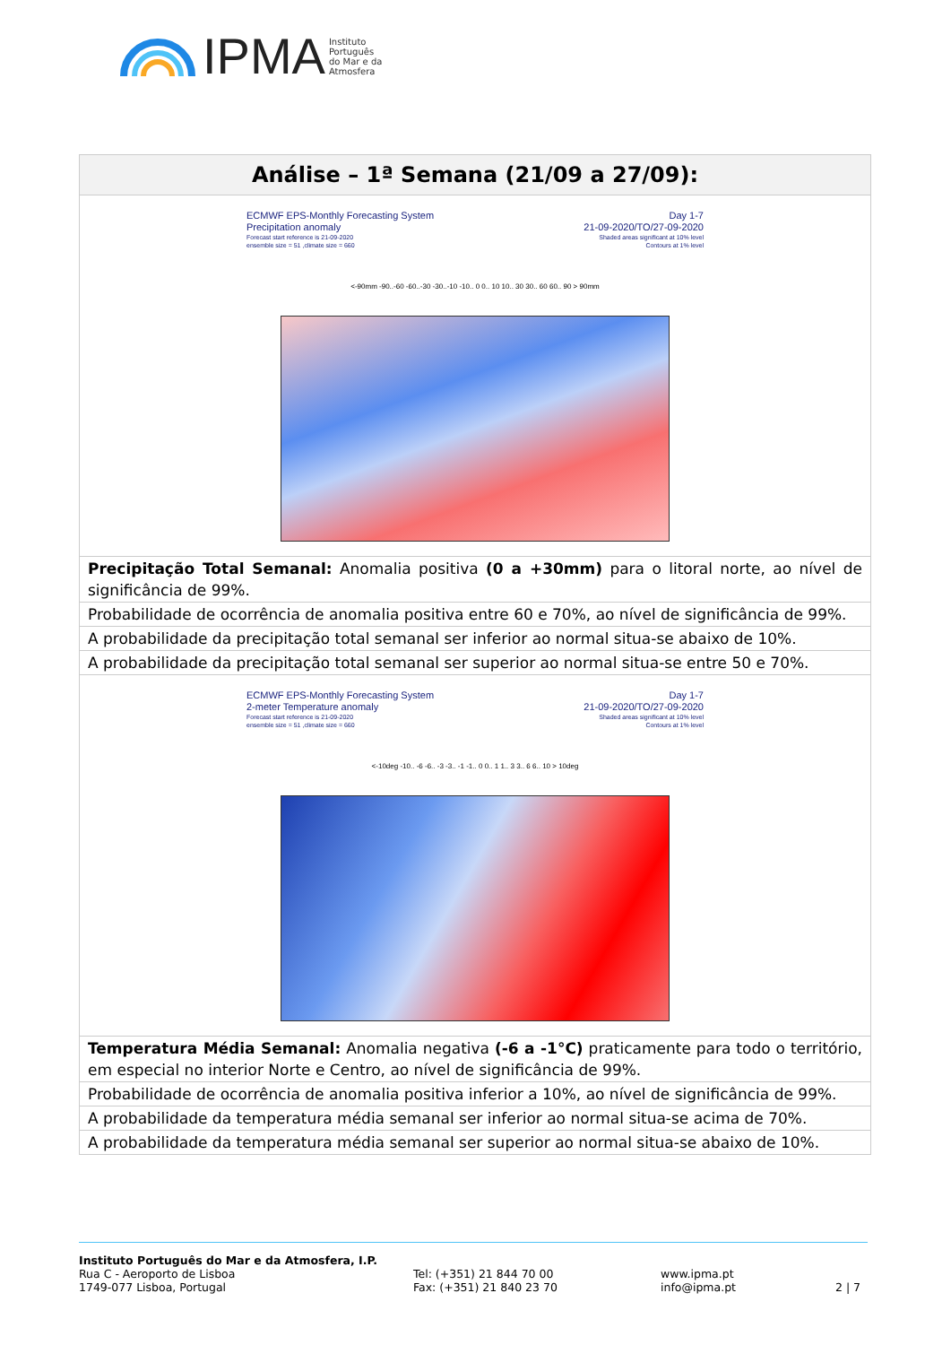IPMA Instituto
Português
do Mar e da
Atmosfera
| Análise – 1ª Semana (21/09 a 27/09): |
| --- |
| ECMWF EPS-Monthly Forecasting System Precipitation anomaly Forecast start reference is 21-09-2020 ensemble size = 51 ,climate size = 660 Day 1-7 21-09-2020/TO/27-09-2020 Shaded areas significant at 10% level Contours at 1% level <-90mm -90..-60 -60..-30 -30..-10 -10.. 0 0.. 10 10.. 30 30.. 60 60.. 90 > 90mm |
| Precipitação Total Semanal: Anomalia positiva (0 a +30mm) para o litoral norte, ao nível de significância de 99%. |
| Probabilidade de ocorrência de anomalia positiva entre 60 e 70%, ao nível de significância de 99%. |
| A probabilidade da precipitação total semanal ser inferior ao normal situa-se abaixo de 10%. |
| A probabilidade da precipitação total semanal ser superior ao normal situa-se entre 50 e 70%. |
| ECMWF EPS-Monthly Forecasting System 2-meter Temperature anomaly Forecast start reference is 21-09-2020 ensemble size = 51 ,climate size = 660 Day 1-7 21-09-2020/TO/27-09-2020 Shaded areas significant at 10% level Contours at 1% level <-10deg -10.. -6 -6.. -3 -3.. -1 -1.. 0 0.. 1 1.. 3 3.. 6 6.. 10 > 10deg |
| Temperatura Média Semanal: Anomalia negativa (-6 a -1°C) praticamente para todo o território, em especial no interior Norte e Centro, ao nível de significância de 99%. |
| Probabilidade de ocorrência de anomalia positiva inferior a 10%, ao nível de significância de 99%. |
| A probabilidade da temperatura média semanal ser inferior ao normal situa-se acima de 70%. |
| A probabilidade da temperatura média semanal ser superior ao normal situa-se abaixo de 10%. |
Instituto Português do Mar e da Atmosfera, I.P.
Rua C - Aeroporto de Lisboa
1749-077 Lisboa, Portugal
Tel: (+351) 21 844 70 00
Fax: (+351) 21 840 23 70
www.ipma.pt
info@ipma.pt
2 | 7